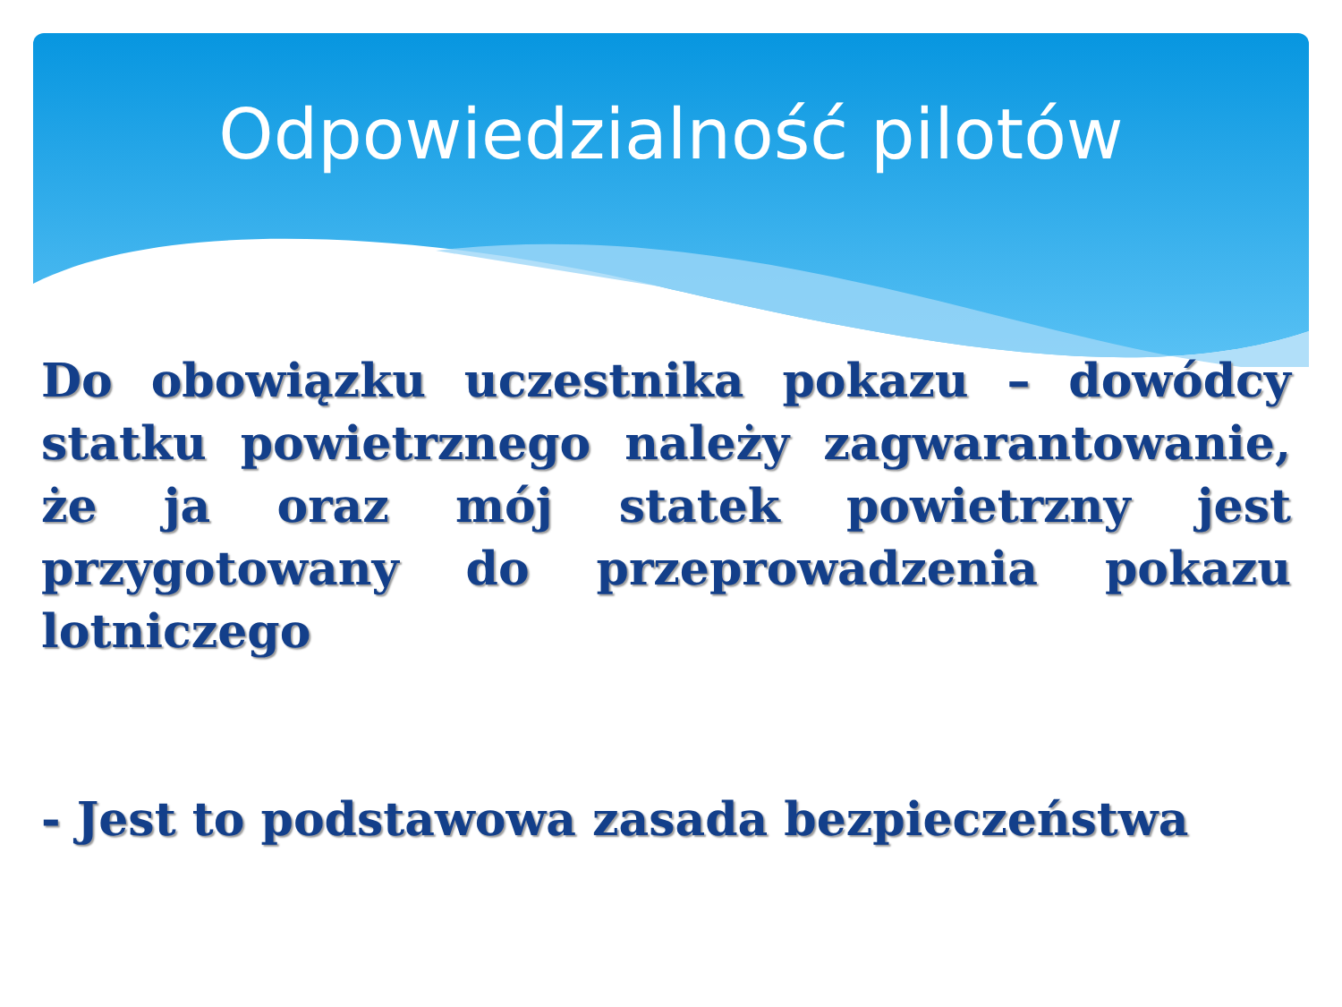Odpowiedzialność pilotów
Do obowiązku uczestnika pokazu – dowódcy statku powietrznego należy zagwarantowanie, że ja oraz mój statek powietrzny jest przygotowany do przeprowadzenia pokazu lotniczego
- Jest to podstawowa zasada bezpieczeństwa